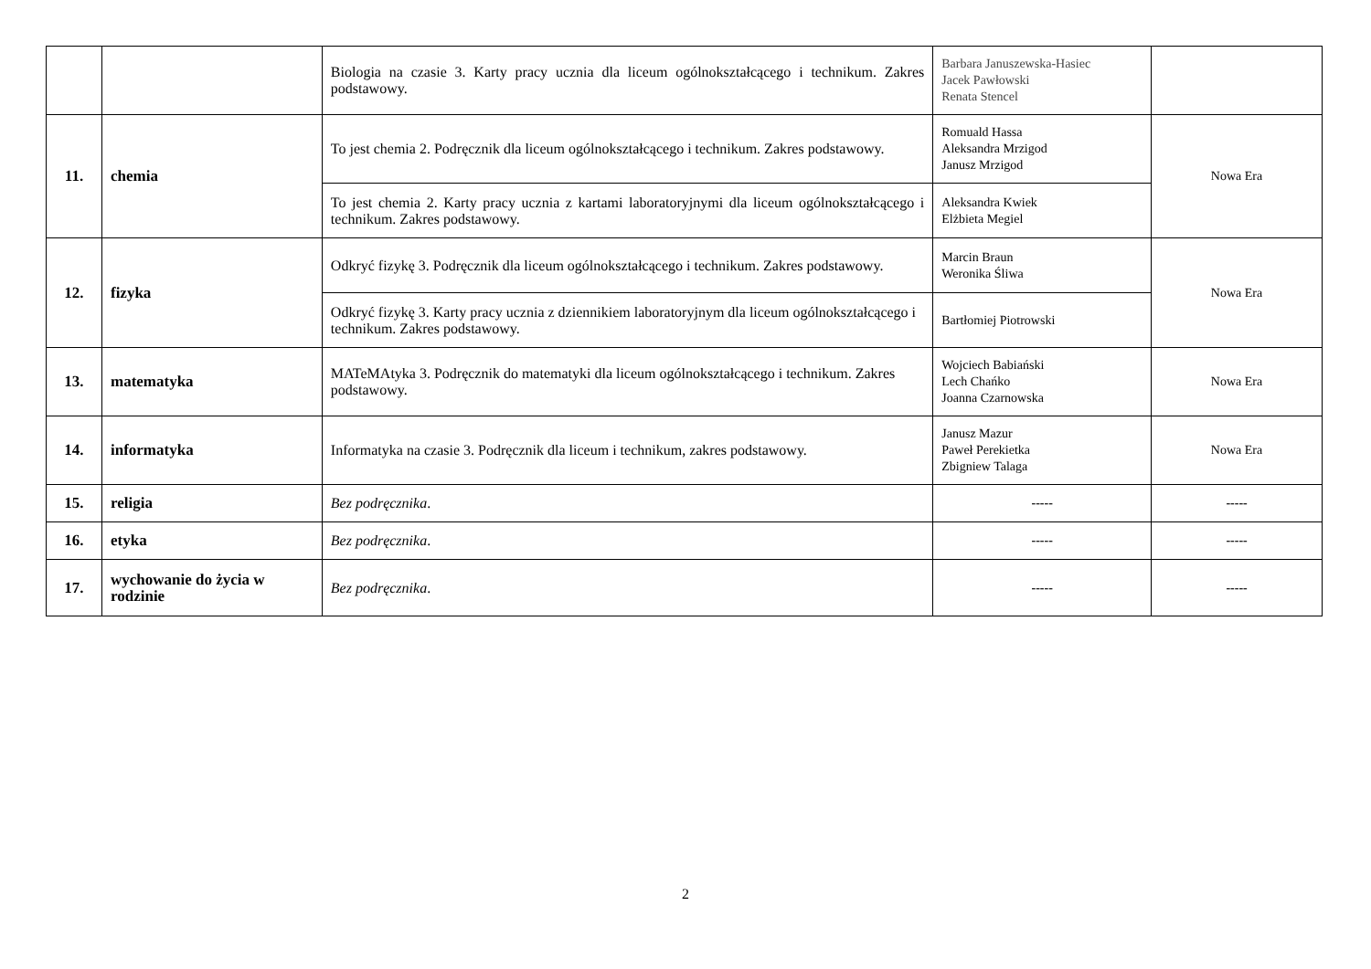| | | Biologia na czasie 3. Karty pracy ucznia dla liceum ogólnokształcącego i technikum. Zakres podstawowy. | Barbara Januszewska-Hasiec Jacek Pawłowski Renata Stencel | |
| 11. | chemia | To jest chemia 2. Podręcznik dla liceum ogólnokształcącego i technikum. Zakres podstawowy. | Romuald Hassa Aleksandra Mrzigod Janusz Mrzigod | Nowa Era |
| | | To jest chemia 2. Karty pracy ucznia z kartami laboratoryjnymi dla liceum ogólnokształcącego i technikum. Zakres podstawowy. | Aleksandra Kwiek Elżbieta Megiel | |
| 12. | fizyka | Odkryć fizykę 3. Podręcznik dla liceum ogólnokształcącego i technikum. Zakres podstawowy. | Marcin Braun Weronika Śliwa | Nowa Era |
| | | Odkryć fizykę 3. Karty pracy ucznia z dziennikiem laboratoryjnym dla liceum ogólnokształcącego i technikum. Zakres podstawowy. | Bartłomiej Piotrowski | |
| 13. | matematyka | MATeMAtyka 3. Podręcznik do matematyki dla liceum ogólnokształcącego i technikum. Zakres podstawowy. | Wojciech Babiański Lech Chańko Joanna Czarnowska | Nowa Era |
| 14. | informatyka | Informatyka na czasie 3. Podręcznik dla liceum i technikum, zakres podstawowy. | Janusz Mazur Paweł Perekietka Zbigniew Talaga | Nowa Era |
| 15. | religia | Bez podręcznika . | ----- | ----- |
| 16. | etyka | Bez podręcznika . | ----- | ----- |
| 17. | wychowanie do życia w rodzinie | Bez podręcznika . | ----- | ----- |
2